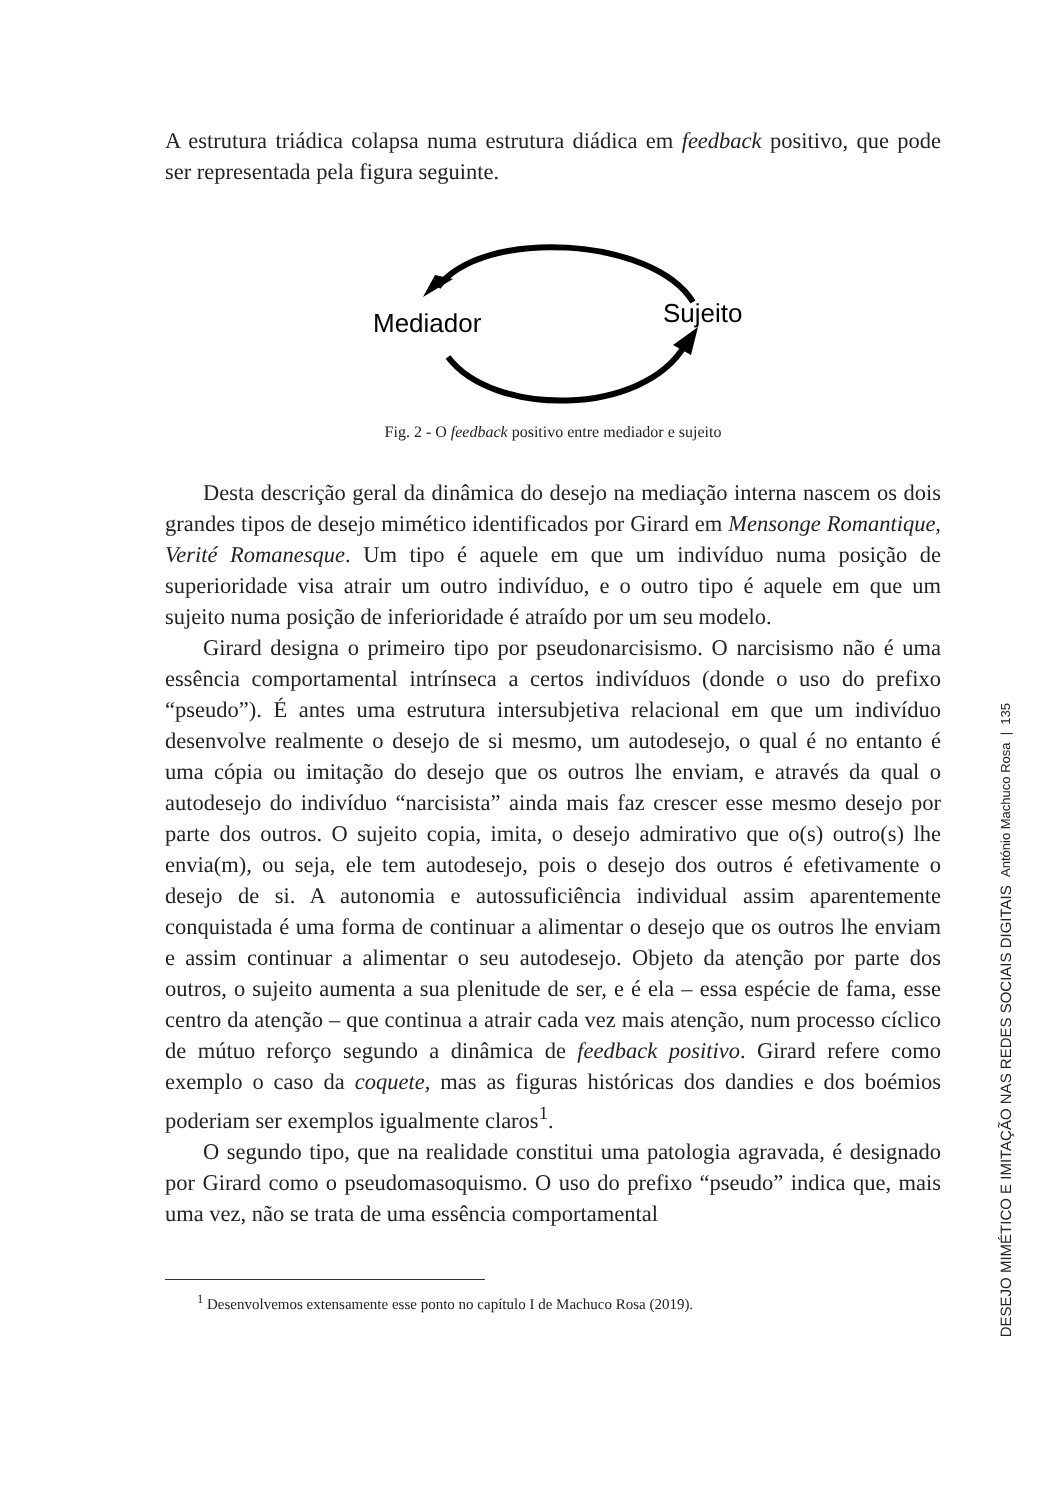A estrutura triádica colapsa numa estrutura diádica em feedback positivo, que pode ser representada pela figura seguinte.
Mediador
Sujeito
Fig. 2 - O feedback positivo entre mediador e sujeito
Desta descrição geral da dinâmica do desejo na mediação interna nascem os dois grandes tipos de desejo mimético identificados por Girard em Mensonge Romantique, Verité Romanesque. Um tipo é aquele em que um indivíduo numa posição de superioridade visa atrair um outro indivíduo, e o outro tipo é aquele em que um sujeito numa posição de inferioridade é atraído por um seu modelo.
Girard designa o primeiro tipo por pseudonarcisismo. O narcisismo não é uma essência comportamental intrínseca a certos indivíduos (donde o uso do prefixo “pseudo”). É antes uma estrutura intersubjetiva relacional em que um indivíduo desenvolve realmente o desejo de si mesmo, um autodesejo, o qual é no entanto é uma cópia ou imitação do desejo que os outros lhe enviam, e através da qual o autodesejo do indivíduo “narcisista” ainda mais faz crescer esse mesmo desejo por parte dos outros. O sujeito copia, imita, o desejo admirativo que o(s) outro(s) lhe envia(m), ou seja, ele tem autodesejo, pois o desejo dos outros é efetivamente o desejo de si. A autonomia e autossuficiência individual assim aparentemente conquistada é uma forma de continuar a alimentar o desejo que os outros lhe enviam e assim continuar a alimentar o seu autodesejo. Objeto da atenção por parte dos outros, o sujeito aumenta a sua plenitude de ser, e é ela – essa espécie de fama, esse centro da atenção – que continua a atrair cada vez mais atenção, num processo cíclico de mútuo reforço segundo a dinâmica de feedback positivo. Girard refere como exemplo o caso da coquete, mas as figuras históricas dos dandies e dos boémios poderiam ser exemplos igualmente claros<sup>1</sup>.
O segundo tipo, que na realidade constitui uma patologia agravada, é designado por Girard como o pseudomasoquismo. O uso do prefixo “pseudo” indica que, mais uma vez, não se trata de uma essência comportamental
<sup>1</sup> Desenvolvemos extensamente esse ponto no capítulo I de Machuco Rosa (2019).
DESEJO MIMÉTICO E IMITAÇÃO NAS REDES SOCIAIS DIGITAIS António Machuco Rosa | 135